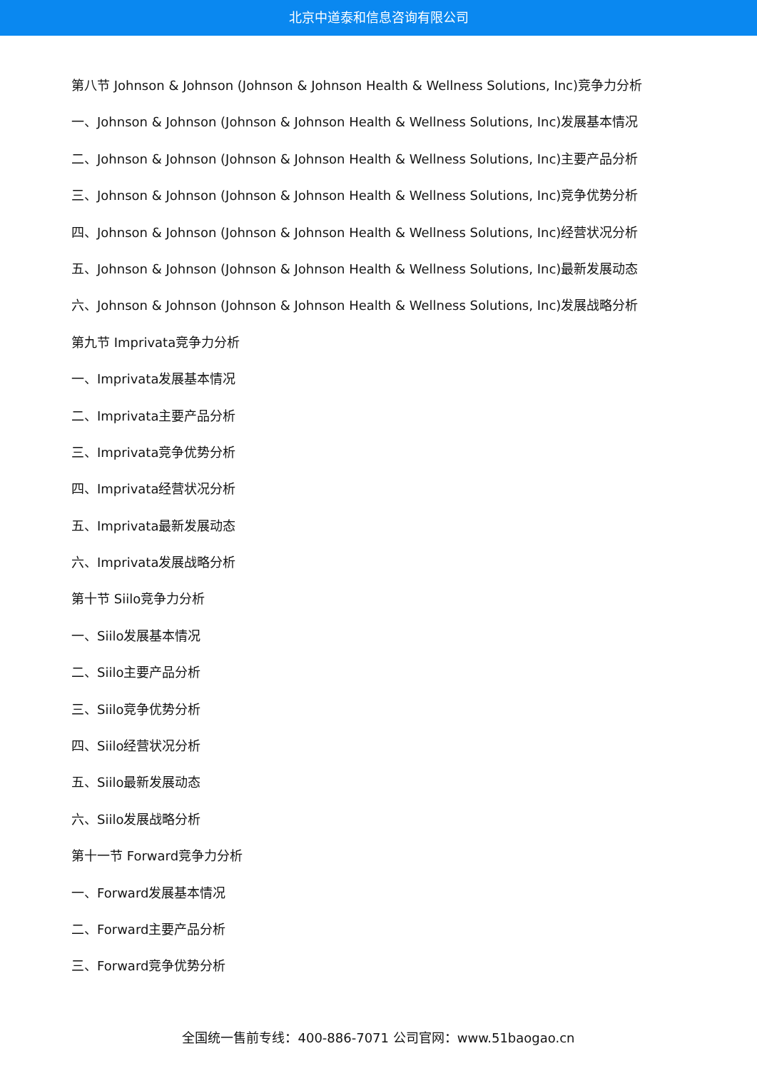北京中道泰和信息咨询有限公司
第八节 Johnson & Johnson (Johnson & Johnson Health & Wellness Solutions, Inc)竞争力分析
一、Johnson & Johnson (Johnson & Johnson Health & Wellness Solutions, Inc)发展基本情况
二、Johnson & Johnson (Johnson & Johnson Health & Wellness Solutions, Inc)主要产品分析
三、Johnson & Johnson (Johnson & Johnson Health & Wellness Solutions, Inc)竞争优势分析
四、Johnson & Johnson (Johnson & Johnson Health & Wellness Solutions, Inc)经营状况分析
五、Johnson & Johnson (Johnson & Johnson Health & Wellness Solutions, Inc)最新发展动态
六、Johnson & Johnson (Johnson & Johnson Health & Wellness Solutions, Inc)发展战略分析
第九节 Imprivata竞争力分析
一、Imprivata发展基本情况
二、Imprivata主要产品分析
三、Imprivata竞争优势分析
四、Imprivata经营状况分析
五、Imprivata最新发展动态
六、Imprivata发展战略分析
第十节 Siilo竞争力分析
一、Siilo发展基本情况
二、Siilo主要产品分析
三、Siilo竞争优势分析
四、Siilo经营状况分析
五、Siilo最新发展动态
六、Siilo发展战略分析
第十一节 Forward竞争力分析
一、Forward发展基本情况
二、Forward主要产品分析
三、Forward竞争优势分析
全国统一售前专线：400-886-7071 公司官网：www.51baogao.cn